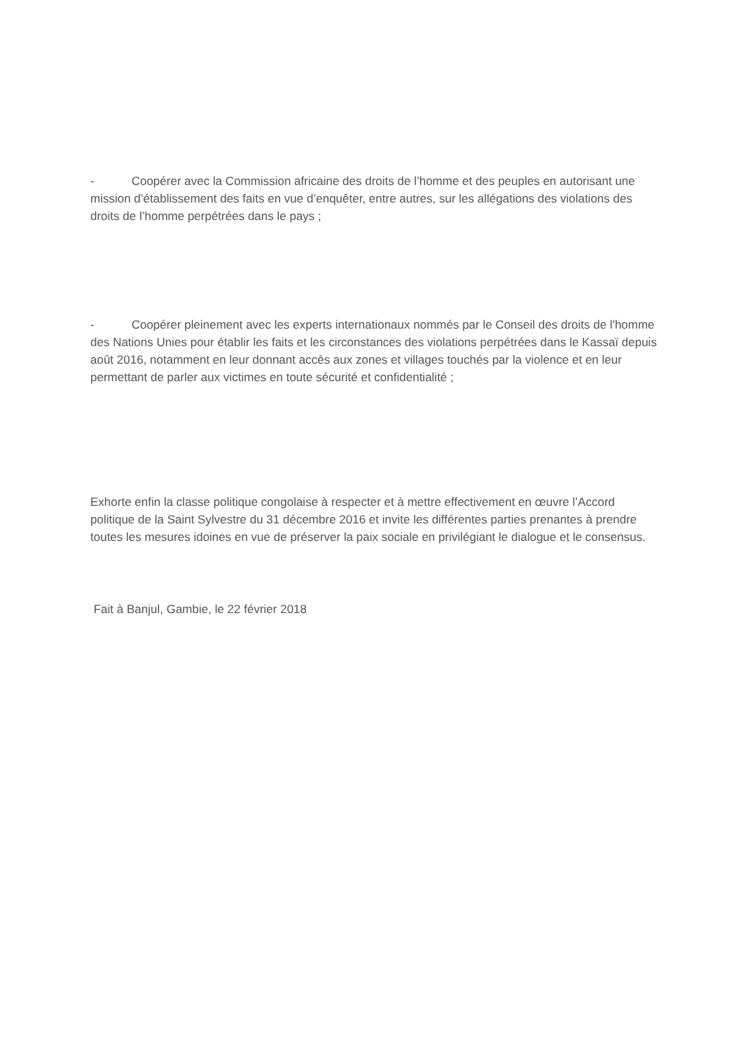- Coopérer avec la Commission africaine des droits de l’homme et des peuples en autorisant une mission d’établissement des faits en vue d’enquêter, entre autres, sur les allégations des violations des droits de l’homme perpétrées dans le pays ;
- Coopérer pleinement avec les experts internationaux nommés par le Conseil des droits de l'homme des Nations Unies pour établir les faits et les circonstances des violations perpétrées dans le Kassaï depuis août 2016, notamment en leur donnant accès aux zones et villages touchés par la violence et en leur permettant de parler aux victimes en toute sécurité et confidentialité ;
Exhorte enfin la classe politique congolaise à respecter et à mettre effectivement en œuvre l’Accord politique de la Saint Sylvestre du 31 décembre 2016 et invite les différentes parties prenantes à prendre toutes les mesures idoines en vue de préserver la paix sociale en privilégiant le dialogue et le consensus.
Fait à Banjul, Gambie, le 22 février 2018